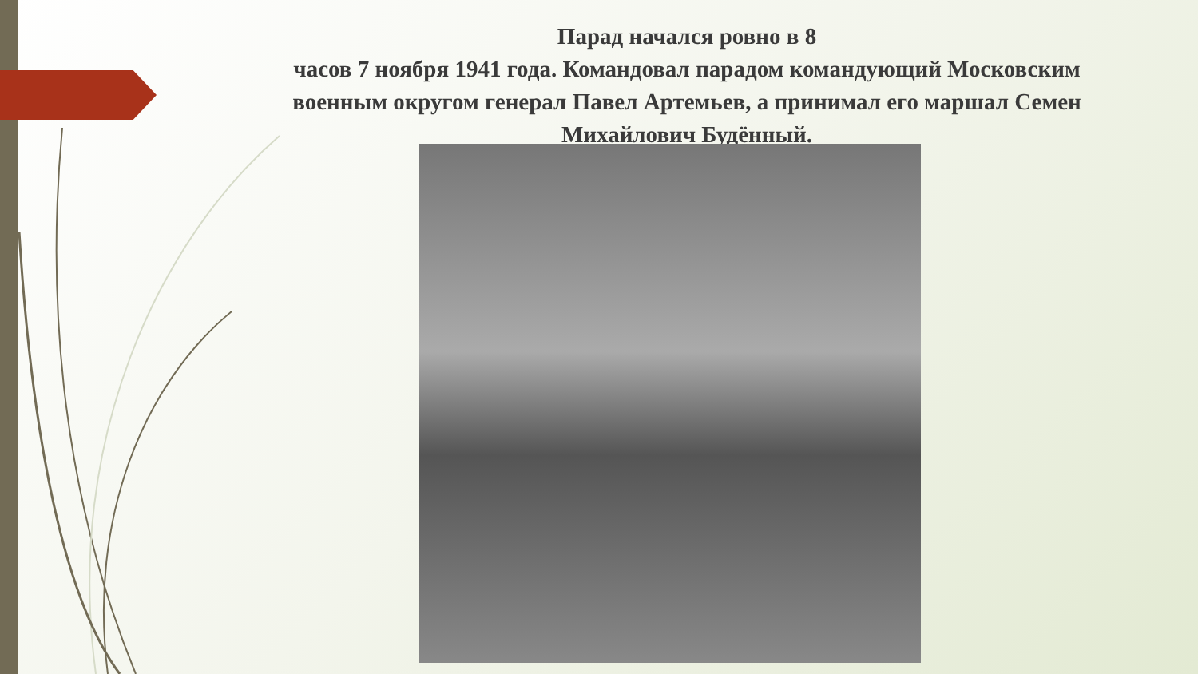Парад начался ровно в 8
часов 7 ноября 1941 года. Командовал парадом командующий Московским военным округом генерал Павел Артемьев, а принимал его маршал Семен Михайлович Будённый.